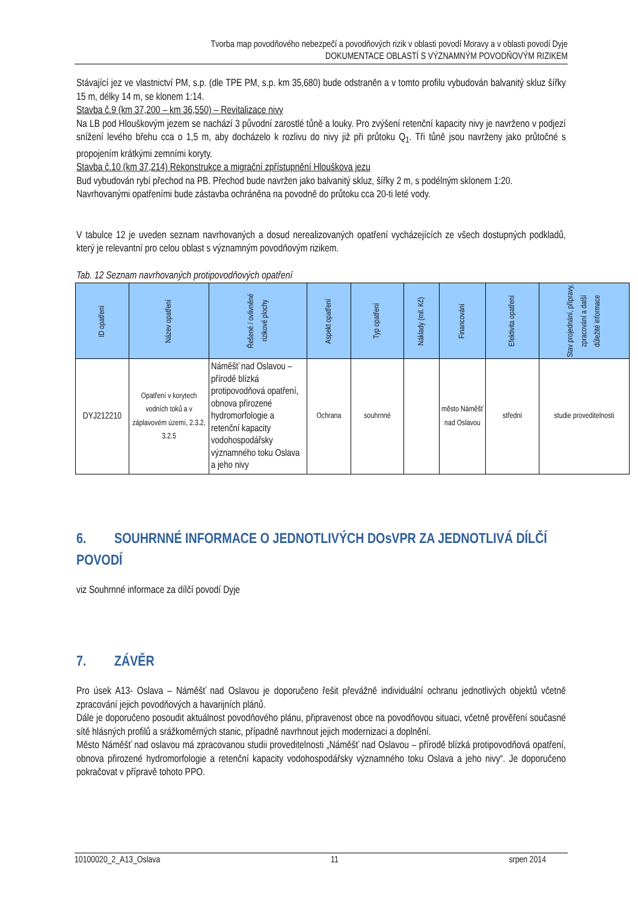Tvorba map povodňového nebezpečí a povodňových rizik v oblasti povodí Moravy a v oblasti povodí Dyje
DOKUMENTACE OBLASTÍ S VÝZNAMNÝM POVODŇOVÝM RIZIKEM
Stávající jez ve vlastnictví PM, s.p. (dle TPE PM, s.p. km 35,680) bude odstraněn a v tomto profilu vybudován balvanitý skluz šířky 15 m, délky 14 m, se klonem 1:14.
Stavba č.9 (km 37,200 – km 36,550) – Revitalizace nivy
Na LB pod Hlouškovým jezem se nachází 3 původní zarostlé tůně a louky. Pro zvýšení retenční kapacity nivy je navrženo v podjezí snížení levého břehu cca o 1,5 m, aby docházelo k rozlivu do nivy již při průtoku Q<sub>1</sub>. Tři tůně jsou navrženy jako průtočné s propojením krátkými zemními koryty.
Stavba č.10 (km 37,214) Rekonstrukce a migrační zpřístupnění Hlouškova jezu
Bud vybudován rybí přechod na PB. Přechod bude navržen jako balvanitý skluz, šířky 2 m, s podélným sklonem 1:20.
Navrhovanými opatřeními bude zástavba ochráněna na povodně do průtoku cca 20-ti leté vody.
V tabulce 12 je uveden seznam navrhovaných a dosud nerealizovaných opatření vycházejících ze všech dostupných podkladů, který je relevantní pro celou oblast s významným povodňovým rizikem.
Tab. 12 Seznam navrhovaných protipovodňových opatření
| ID opatření | Název opatření | Řešené / ovlivněné rizikové plochy | Aspekt opatření | Typ opatření | Náklady (mil. Kč) | Financování | Efektivita opatření | Stav projednání, přípravy, zpracování a další důležité informace |
| --- | --- | --- | --- | --- | --- | --- | --- | --- |
| DYJ212210 | Opatření v korytech vodních toků a v záplavovém území, 2.3.2, 3.2.5 | Náměšť nad Oslavou – přírodě blízká protipovodňová opatření, obnova přirozené hydromorfologie a retenční kapacity vodohospodářsky významného toku Oslava a jeho nivy | Ochrana | souhrnné | | město Náměšť nad Oslavou | střední | studie proveditelnosti |
6. SOUHRNNÉ INFORMACE O JEDNOTLIVÝCH DOsVPR ZA JEDNOTLIVÁ DÍLČÍ POVODÍ
viz Souhrnné informace za dílčí povodí Dyje
7. ZÁVĚR
Pro úsek A13- Oslava – Náměšť nad Oslavou je doporučeno řešit převážně individuální ochranu jednotlivých objektů včetně zpracování jejich povodňových a havarijních plánů.
Dále je doporučeno posoudit aktuálnost povodňového plánu, připravenost obce na povodňovou situaci, včetně prověření současné sítě hlásných profilů a srážkoměrných stanic, případně navrhnout jejich modernizaci a doplnění.
Město Náměšť nad oslavou má zpracovanou studii proveditelnosti „Náměšť nad Oslavou – přírodě blízká protipovodňová opatření, obnova přirozené hydromorfologie a retenční kapacity vodohospodářsky významného toku Oslava a jeho nivy“. Je doporučeno pokračovat v přípravě tohoto PPO.
10100020_2_A13_Oslava 11 srpen 2014